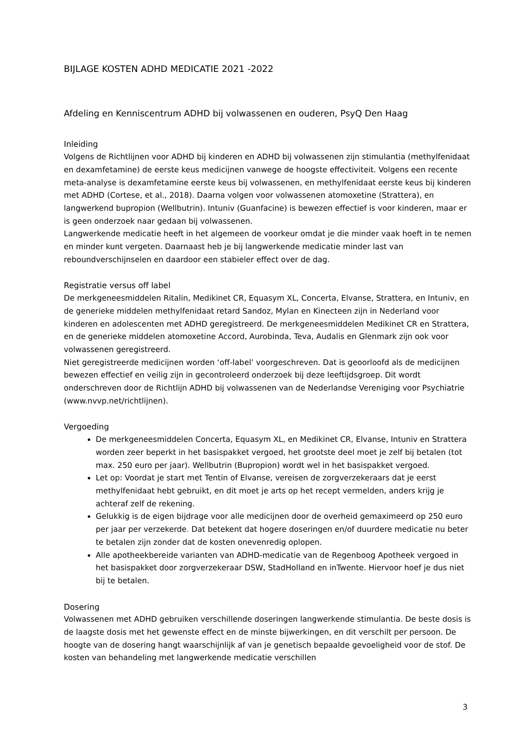BIJLAGE KOSTEN ADHD MEDICATIE 2021 -2022
Afdeling en Kenniscentrum ADHD bij volwassenen en ouderen, PsyQ Den Haag
Inleiding
Volgens de Richtlijnen voor ADHD bij kinderen en ADHD bij volwassenen zijn stimulantia (methylfenidaat en dexamfetamine) de eerste keus medicijnen vanwege de hoogste effectiviteit. Volgens een recente meta-analyse is dexamfetamine eerste keus bij volwassenen, en methylfenidaat eerste keus bij kinderen met ADHD (Cortese, et al., 2018). Daarna volgen voor volwassenen atomoxetine (Strattera), en langwerkend bupropion (Wellbutrin). Intuniv (Guanfacine) is bewezen effectief is voor kinderen, maar er is geen onderzoek naar gedaan bij volwassenen.
Langwerkende medicatie heeft in het algemeen de voorkeur omdat je die minder vaak hoeft in te nemen en minder kunt vergeten. Daarnaast heb je bij langwerkende medicatie minder last van reboundverschijnselen en daardoor een stabieler effect over de dag.
Registratie versus off label
De merkgeneesmiddelen Ritalin, Medikinet CR, Equasym XL, Concerta, Elvanse, Strattera, en Intuniv, en de generieke middelen methylfenidaat retard Sandoz, Mylan en Kinecteen zijn in Nederland voor kinderen en adolescenten met ADHD geregistreerd. De merkgeneesmiddelen Medikinet CR en Strattera, en de generieke middelen atomoxetine Accord, Aurobinda, Teva, Audalis en Glenmark zijn ook voor volwassenen geregistreerd.
Niet geregistreerde medicijnen worden ‘off-label’ voorgeschreven. Dat is geoorloofd als de medicijnen bewezen effectief en veilig zijn in gecontroleerd onderzoek bij deze leeftijdsgroep. Dit wordt onderschreven door de Richtlijn ADHD bij volwassenen van de Nederlandse Vereniging voor Psychiatrie (www.nvvp.net/richtlijnen).
Vergoeding
De merkgeneesmiddelen Concerta, Equasym XL, en Medikinet CR, Elvanse, Intuniv en Strattera worden zeer beperkt in het basispakket vergoed, het grootste deel moet je zelf bij betalen (tot max. 250 euro per jaar). Wellbutrin (Bupropion) wordt wel in het basispakket vergoed.
Let op: Voordat je start met Tentin of Elvanse, vereisen de zorgverzekeraars dat je eerst methylfenidaat hebt gebruikt, en dit moet je arts op het recept vermelden, anders krijg je achteraf zelf de rekening.
Gelukkig is de eigen bijdrage voor alle medicijnen door de overheid gemaximeerd op 250 euro per jaar per verzekerde. Dat betekent dat hogere doseringen en/of duurdere medicatie nu beter te betalen zijn zonder dat de kosten onevenredig oplopen.
Alle apotheekbereide varianten van ADHD-medicatie van de Regenboog Apotheek vergoed in het basispakket door zorgverzekeraar DSW, StadHolland en inTwente. Hiervoor hoef je dus niet bij te betalen.
Dosering
Volwassenen met ADHD gebruiken verschillende doseringen langwerkende stimulantia. De beste dosis is de laagste dosis met het gewenste effect en de minste bijwerkingen, en dit verschilt per persoon. De hoogte van de dosering hangt waarschijnlijk af van je genetisch bepaalde gevoeligheid voor de stof. De kosten van behandeling met langwerkende medicatie verschillen
3